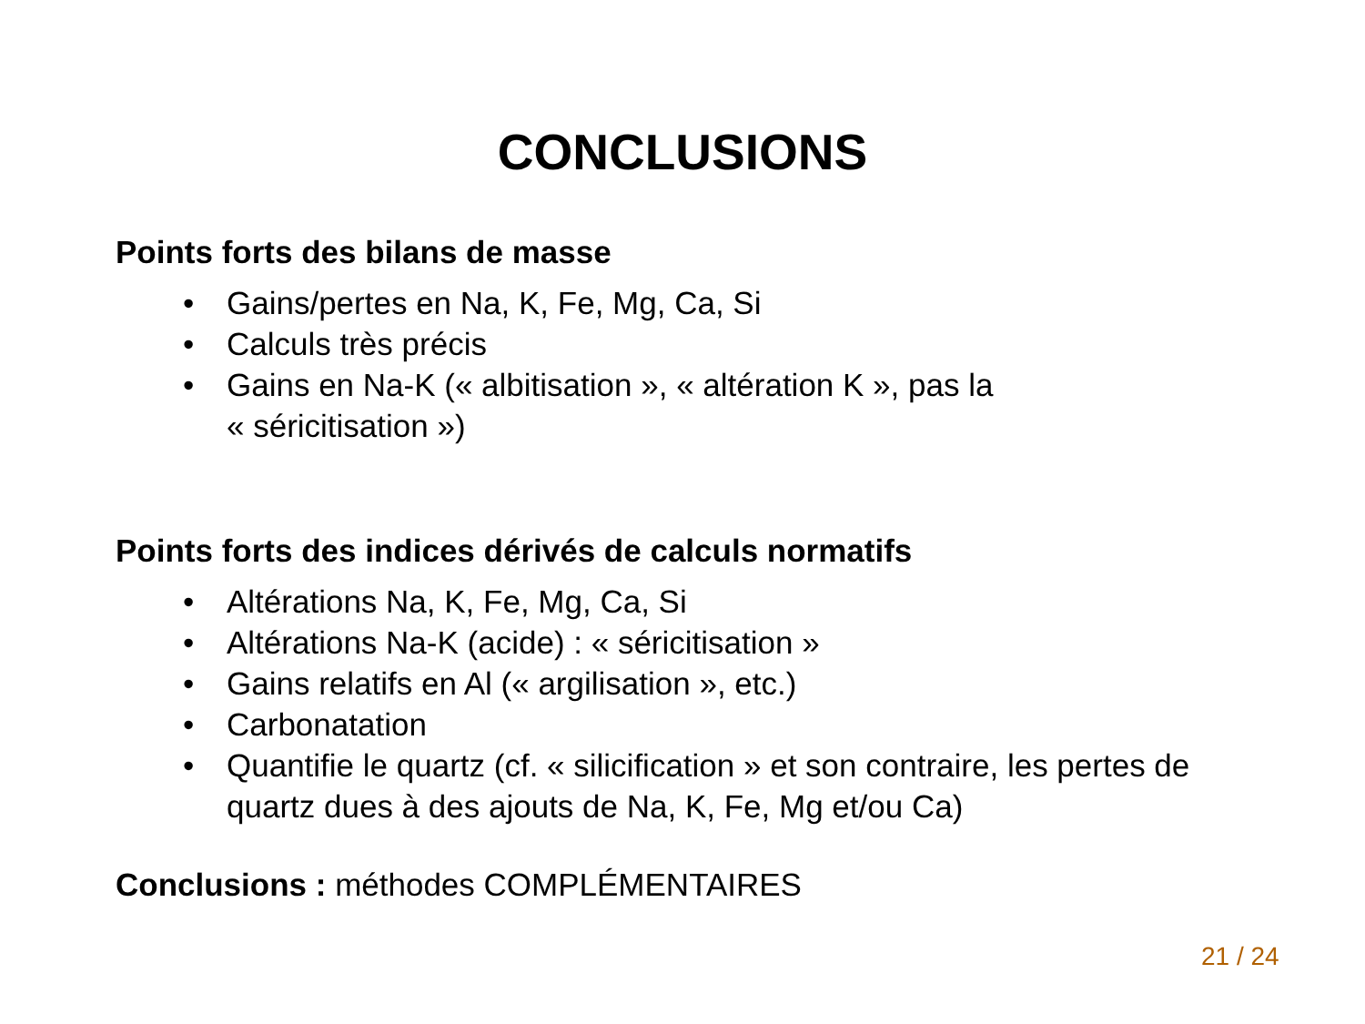CONCLUSIONS
Points forts des bilans de masse
• Gains/pertes en Na, K, Fe, Mg, Ca, Si
• Calculs très précis
• Gains en Na-K (« albitisation », « altération K », pas la
« séricitisation »)
Points forts des indices dérivés de calculs normatifs
• Altérations Na, K, Fe, Mg, Ca, Si
• Altérations Na-K (acide) : « séricitisation »
• Gains relatifs en Al (« argilisation », etc.)
• Carbonatation
• Quantifie le quartz (cf. « silicification » et son contraire, les pertes de
quartz dues à des ajouts de Na, K, Fe, Mg et/ou Ca)
Conclusions : méthodes COMPLÉMENTAIRES
21 / 24